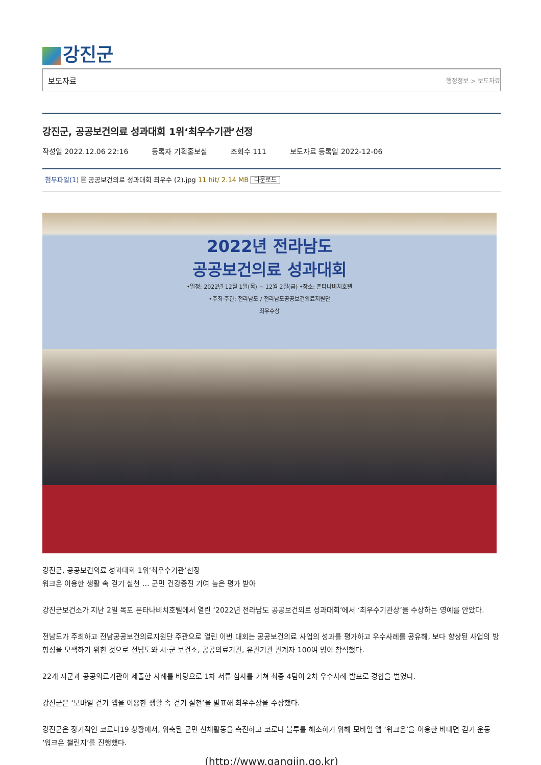강진군
보도자료 행정정보 > 보도자료
강진군, 공공보건의료 성과대회 1위‘최우수기관’선정
작성일 2022.12.06 22:16 등록자 기획홍보실 조회수 111 보도자료 등록일 2022-12-06
첨부파일(1) 🗎 공공보건의료 성과대회 최우수 (2).jpg 11 hit/ 2.14 MB 다운로드
2022년 전라남도
공공보건의료 성과대회
•일정: 2022년 12월 1일(목) ~ 12월 2일(금) •장소: 폰타나비치호텔
•주최·주관: 전라남도 / 전라남도공공보건의료지원단
최우수상
강진군, 공공보건의료 성과대회 1위‘최우수기관’선정
워크온 이용한 생활 속 걷기 실천 … 군민 건강증진 기여 높은 평가 받아
강진군보건소가 지난 2일 목포 폰타나비치호텔에서 열린 ‘2022년 전라남도 공공보건의료 성과대회’에서 ‘최우수기관상’을 수상하는 영예를 안았다.
전남도가 주최하고 전남공공보건의료지원단 주관으로 열린 이번 대회는 공공보건의료 사업의 성과를 평가하고 우수사례를 공유해, 보다 향상된 사업의 방향성을 모색하기 위한 것으로 전남도와 시·군 보건소, 공공의료기관, 유관기관 관계자 100여 명이 참석했다.
22개 시군과 공공의료기관이 제출한 사례를 바탕으로 1차 서류 심사를 거쳐 최종 4팀이 2차 우수사례 발표로 경합을 벌였다.
강진군은 ‘모바일 걷기 앱을 이용한 생활 속 걷기 실천’을 발표해 최우수상을 수상했다.
강진군은 장기적인 코로나19 상황에서, 위축된 군민 신체활동을 촉진하고 코로나 블루를 해소하기 위해 모바일 앱 ‘워크온’을 이용한 비대면 걷기 운동 ‘워크온 챌린지’를 진행했다.
(http://www.gangjin.go.kr)